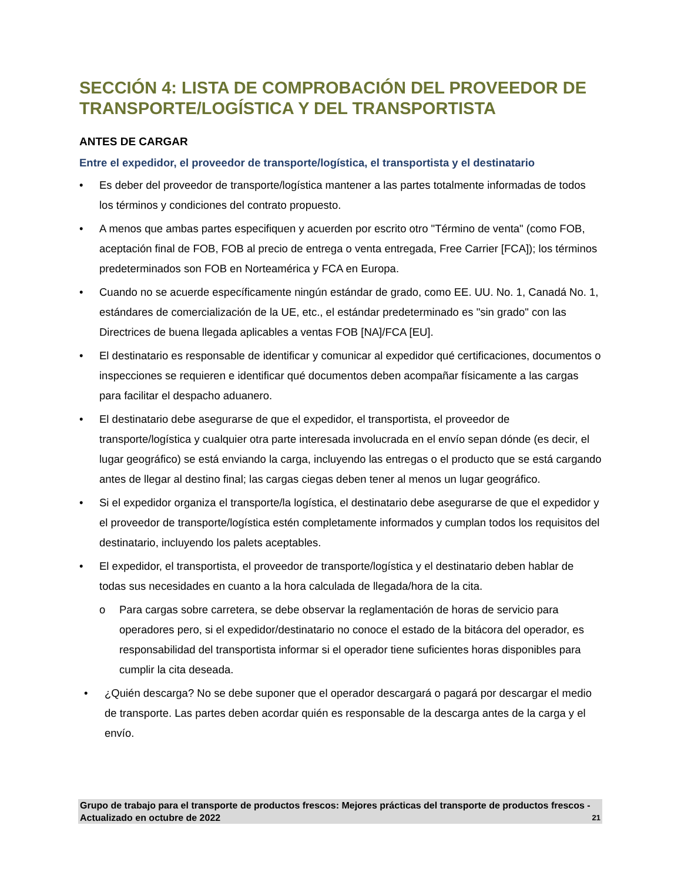SECCIÓN 4: LISTA DE COMPROBACIÓN DEL PROVEEDOR DE TRANSPORTE/LOGÍSTICA Y DEL TRANSPORTISTA
ANTES DE CARGAR
Entre el expedidor, el proveedor de transporte/logística, el transportista y el destinatario
• Es deber del proveedor de transporte/logística mantener a las partes totalmente informadas de todos los términos y condiciones del contrato propuesto.
• A menos que ambas partes especifiquen y acuerden por escrito otro "Término de venta" (como FOB, aceptación final de FOB, FOB al precio de entrega o venta entregada, Free Carrier [FCA]); los términos predeterminados son FOB en Norteamérica y FCA en Europa.
• Cuando no se acuerde específicamente ningún estándar de grado, como EE. UU. No. 1, Canadá No. 1, estándares de comercialización de la UE, etc., el estándar predeterminado es "sin grado" con las Directrices de buena llegada aplicables a ventas FOB [NA]/FCA [EU].
• El destinatario es responsable de identificar y comunicar al expedidor qué certificaciones, documentos o inspecciones se requieren e identificar qué documentos deben acompañar físicamente a las cargas para facilitar el despacho aduanero.
• El destinatario debe asegurarse de que el expedidor, el transportista, el proveedor de transporte/logística y cualquier otra parte interesada involucrada en el envío sepan dónde (es decir, el lugar geográfico) se está enviando la carga, incluyendo las entregas o el producto que se está cargando antes de llegar al destino final; las cargas ciegas deben tener al menos un lugar geográfico.
• Si el expedidor organiza el transporte/la logística, el destinatario debe asegurarse de que el expedidor y el proveedor de transporte/logística estén completamente informados y cumplan todos los requisitos del destinatario, incluyendo los palets aceptables.
• El expedidor, el transportista, el proveedor de transporte/logística y el destinatario deben hablar de todas sus necesidades en cuanto a la hora calculada de llegada/hora de la cita.
o Para cargas sobre carretera, se debe observar la reglamentación de horas de servicio para operadores pero, si el expedidor/destinatario no conoce el estado de la bitácora del operador, es responsabilidad del transportista informar si el operador tiene suficientes horas disponibles para cumplir la cita deseada.
• ¿Quién descarga? No se debe suponer que el operador descargará o pagará por descargar el medio de transporte. Las partes deben acordar quién es responsable de la descarga antes de la carga y el envío.
Grupo de trabajo para el transporte de productos frescos: Mejores prácticas del transporte de productos frescos - Actualizado en octubre de 2022 21